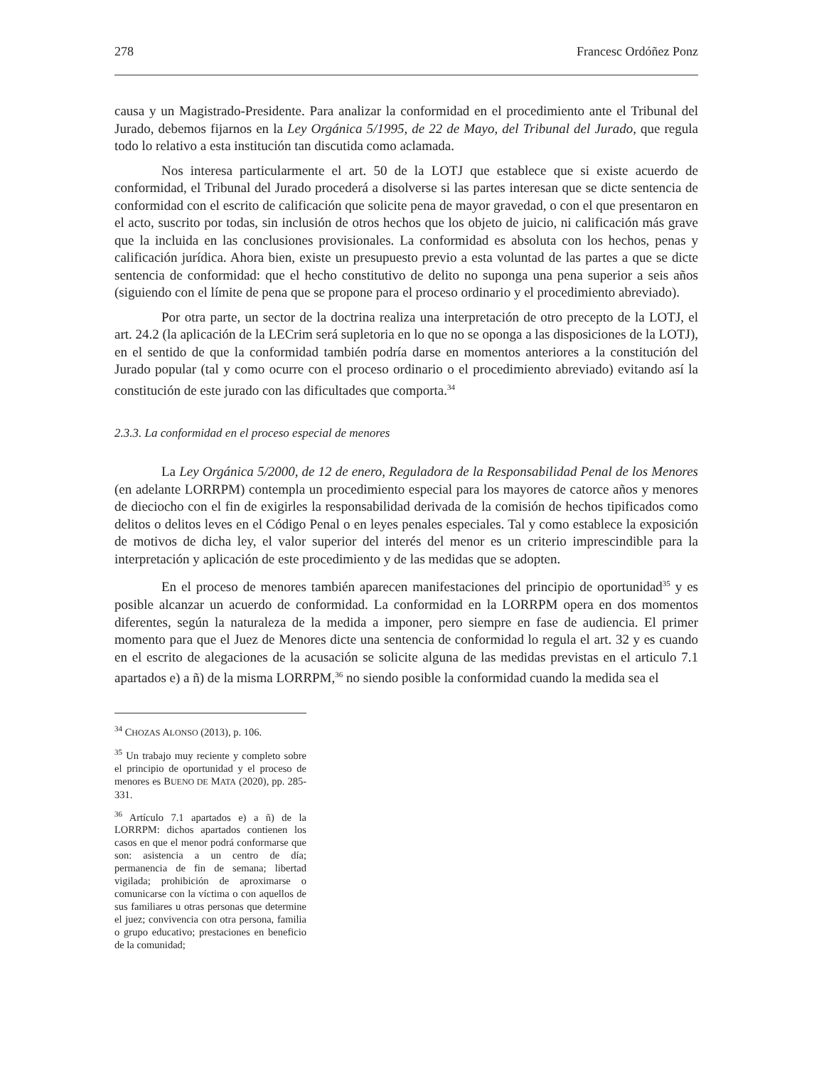278 Francesc Ordóñez Ponz
causa y un Magistrado-Presidente. Para analizar la conformidad en el procedimiento ante el Tribunal del Jurado, debemos fijarnos en la Ley Orgánica 5/1995, de 22 de Mayo, del Tribunal del Jurado, que regula todo lo relativo a esta institución tan discutida como aclamada.
Nos interesa particularmente el art. 50 de la LOTJ que establece que si existe acuerdo de conformidad, el Tribunal del Jurado procederá a disolverse si las partes interesan que se dicte sentencia de conformidad con el escrito de calificación que solicite pena de mayor gravedad, o con el que presentaron en el acto, suscrito por todas, sin inclusión de otros hechos que los objeto de juicio, ni calificación más grave que la incluida en las conclusiones provisionales. La conformidad es absoluta con los hechos, penas y calificación jurídica. Ahora bien, existe un presupuesto previo a esta voluntad de las partes a que se dicte sentencia de conformidad: que el hecho constitutivo de delito no suponga una pena superior a seis años (siguiendo con el límite de pena que se propone para el proceso ordinario y el procedimiento abreviado).
Por otra parte, un sector de la doctrina realiza una interpretación de otro precepto de la LOTJ, el art. 24.2 (la aplicación de la LECrim será supletoria en lo que no se oponga a las disposiciones de la LOTJ), en el sentido de que la conformidad también podría darse en momentos anteriores a la constitución del Jurado popular (tal y como ocurre con el proceso ordinario o el procedimiento abreviado) evitando así la constitución de este jurado con las dificultades que comporta.<sup>34</sup>
2.3.3. La conformidad en el proceso especial de menores
La Ley Orgánica 5/2000, de 12 de enero, Reguladora de la Responsabilidad Penal de los Menores (en adelante LORRPM) contempla un procedimiento especial para los mayores de catorce años y menores de dieciocho con el fin de exigirles la responsabilidad derivada de la comisión de hechos tipificados como delitos o delitos leves en el Código Penal o en leyes penales especiales. Tal y como establece la exposición de motivos de dicha ley, el valor superior del interés del menor es un criterio imprescindible para la interpretación y aplicación de este procedimiento y de las medidas que se adopten.
En el proceso de menores también aparecen manifestaciones del principio de oportunidad<sup>35</sup> y es posible alcanzar un acuerdo de conformidad. La conformidad en la LORRPM opera en dos momentos diferentes, según la naturaleza de la medida a imponer, pero siempre en fase de audiencia. El primer momento para que el Juez de Menores dicte una sentencia de conformidad lo regula el art. 32 y es cuando en el escrito de alegaciones de la acusación se solicite alguna de las medidas previstas en el articulo 7.1 apartados e) a ñ) de la misma LORRPM,<sup>36</sup> no siendo posible la conformidad cuando la medida sea el
<sup>34</sup> CHOZAS ALONSO (2013), p. 106.
<sup>35</sup> Un trabajo muy reciente y completo sobre el principio de oportunidad y el proceso de menores es BUENO DE MATA (2020), pp. 285-331.
<sup>36</sup> Artículo 7.1 apartados e) a ñ) de la LORRPM: dichos apartados contienen los casos en que el menor podrá conformarse que son: asistencia a un centro de día; permanencia de fin de semana; libertad vigilada; prohibición de aproximarse o comunicarse con la víctima o con aquellos de sus familiares u otras personas que determine el juez; convivencia con otra persona, familia o grupo educativo; prestaciones en beneficio de la comunidad;